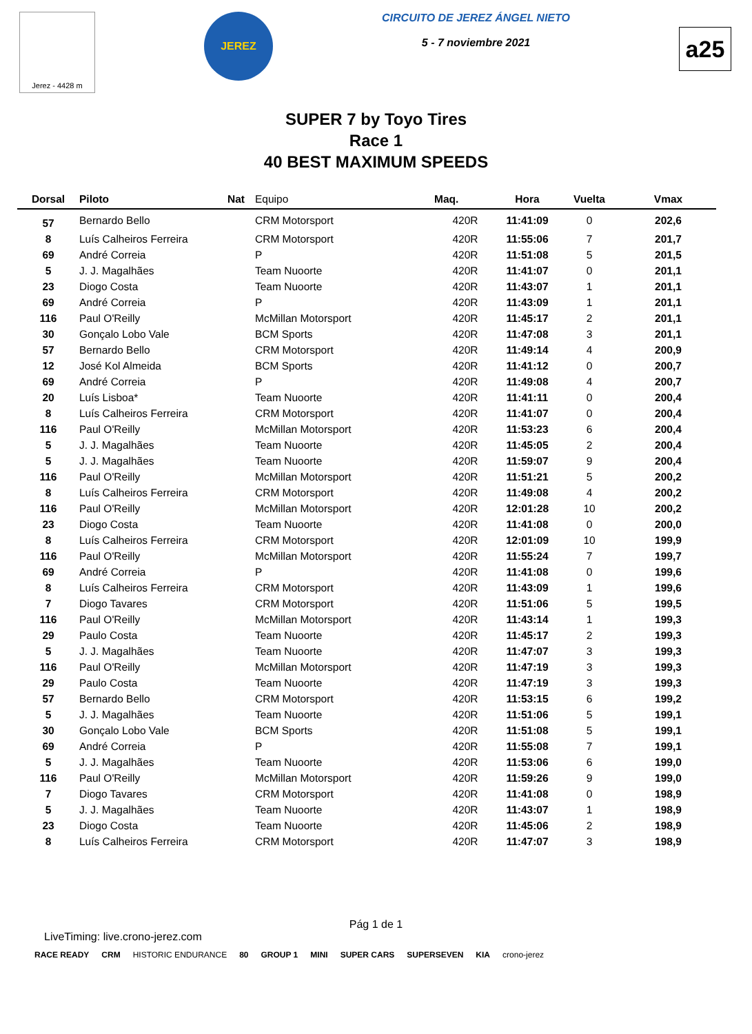Jerez - 4428 m
JEREZ
CIRCUITO DE JEREZ ÁNGEL NIETO
5 - 7 noviembre 2021
a25
SUPER 7 by Toyo Tires
Race 1
40 BEST MAXIMUM SPEEDS
| Dorsal | Piloto | Nat | Equipo | Maq. | Hora | Vuelta | Vmax |
| --- | --- | --- | --- | --- | --- | --- | --- |
| 57 | Bernardo Bello | | CRM Motorsport | 420R | 11:41:09 | 0 | 202,6 |
| 8 | Luís Calheiros Ferreira | | CRM Motorsport | 420R | 11:55:06 | 7 | 201,7 |
| 69 | André Correia | | P | 420R | 11:51:08 | 5 | 201,5 |
| 5 | J. J. Magalhães | | Team Nuoorte | 420R | 11:41:07 | 0 | 201,1 |
| 23 | Diogo Costa | | Team Nuoorte | 420R | 11:43:07 | 1 | 201,1 |
| 69 | André Correia | | P | 420R | 11:43:09 | 1 | 201,1 |
| 116 | Paul O'Reilly | | McMillan Motorsport | 420R | 11:45:17 | 2 | 201,1 |
| 30 | Gonçalo Lobo Vale | | BCM Sports | 420R | 11:47:08 | 3 | 201,1 |
| 57 | Bernardo Bello | | CRM Motorsport | 420R | 11:49:14 | 4 | 200,9 |
| 12 | José Kol Almeida | | BCM Sports | 420R | 11:41:12 | 0 | 200,7 |
| 69 | André Correia | | P | 420R | 11:49:08 | 4 | 200,7 |
| 20 | Luís Lisboa* | | Team Nuoorte | 420R | 11:41:11 | 0 | 200,4 |
| 8 | Luís Calheiros Ferreira | | CRM Motorsport | 420R | 11:41:07 | 0 | 200,4 |
| 116 | Paul O'Reilly | | McMillan Motorsport | 420R | 11:53:23 | 6 | 200,4 |
| 5 | J. J. Magalhães | | Team Nuoorte | 420R | 11:45:05 | 2 | 200,4 |
| 5 | J. J. Magalhães | | Team Nuoorte | 420R | 11:59:07 | 9 | 200,4 |
| 116 | Paul O'Reilly | | McMillan Motorsport | 420R | 11:51:21 | 5 | 200,2 |
| 8 | Luís Calheiros Ferreira | | CRM Motorsport | 420R | 11:49:08 | 4 | 200,2 |
| 116 | Paul O'Reilly | | McMillan Motorsport | 420R | 12:01:28 | 10 | 200,2 |
| 23 | Diogo Costa | | Team Nuoorte | 420R | 11:41:08 | 0 | 200,0 |
| 8 | Luís Calheiros Ferreira | | CRM Motorsport | 420R | 12:01:09 | 10 | 199,9 |
| 116 | Paul O'Reilly | | McMillan Motorsport | 420R | 11:55:24 | 7 | 199,7 |
| 69 | André Correia | | P | 420R | 11:41:08 | 0 | 199,6 |
| 8 | Luís Calheiros Ferreira | | CRM Motorsport | 420R | 11:43:09 | 1 | 199,6 |
| 7 | Diogo Tavares | | CRM Motorsport | 420R | 11:51:06 | 5 | 199,5 |
| 116 | Paul O'Reilly | | McMillan Motorsport | 420R | 11:43:14 | 1 | 199,3 |
| 29 | Paulo Costa | | Team Nuoorte | 420R | 11:45:17 | 2 | 199,3 |
| 5 | J. J. Magalhães | | Team Nuoorte | 420R | 11:47:07 | 3 | 199,3 |
| 116 | Paul O'Reilly | | McMillan Motorsport | 420R | 11:47:19 | 3 | 199,3 |
| 29 | Paulo Costa | | Team Nuoorte | 420R | 11:47:19 | 3 | 199,3 |
| 57 | Bernardo Bello | | CRM Motorsport | 420R | 11:53:15 | 6 | 199,2 |
| 5 | J. J. Magalhães | | Team Nuoorte | 420R | 11:51:06 | 5 | 199,1 |
| 30 | Gonçalo Lobo Vale | | BCM Sports | 420R | 11:51:08 | 5 | 199,1 |
| 69 | André Correia | | P | 420R | 11:55:08 | 7 | 199,1 |
| 5 | J. J. Magalhães | | Team Nuoorte | 420R | 11:53:06 | 6 | 199,0 |
| 116 | Paul O'Reilly | | McMillan Motorsport | 420R | 11:59:26 | 9 | 199,0 |
| 7 | Diogo Tavares | | CRM Motorsport | 420R | 11:41:08 | 0 | 198,9 |
| 5 | J. J. Magalhães | | Team Nuoorte | 420R | 11:43:07 | 1 | 198,9 |
| 23 | Diogo Costa | | Team Nuoorte | 420R | 11:45:06 | 2 | 198,9 |
| 8 | Luís Calheiros Ferreira | | CRM Motorsport | 420R | 11:47:07 | 3 | 198,9 |
Pág 1 de 1
LiveTiming: live.crono-jerez.com
RACE READY CRM HISTORIC ENDURANCE 80 GROUP 1 MINI SUPER CARS SUPERSEVEN KIA crono-jerez